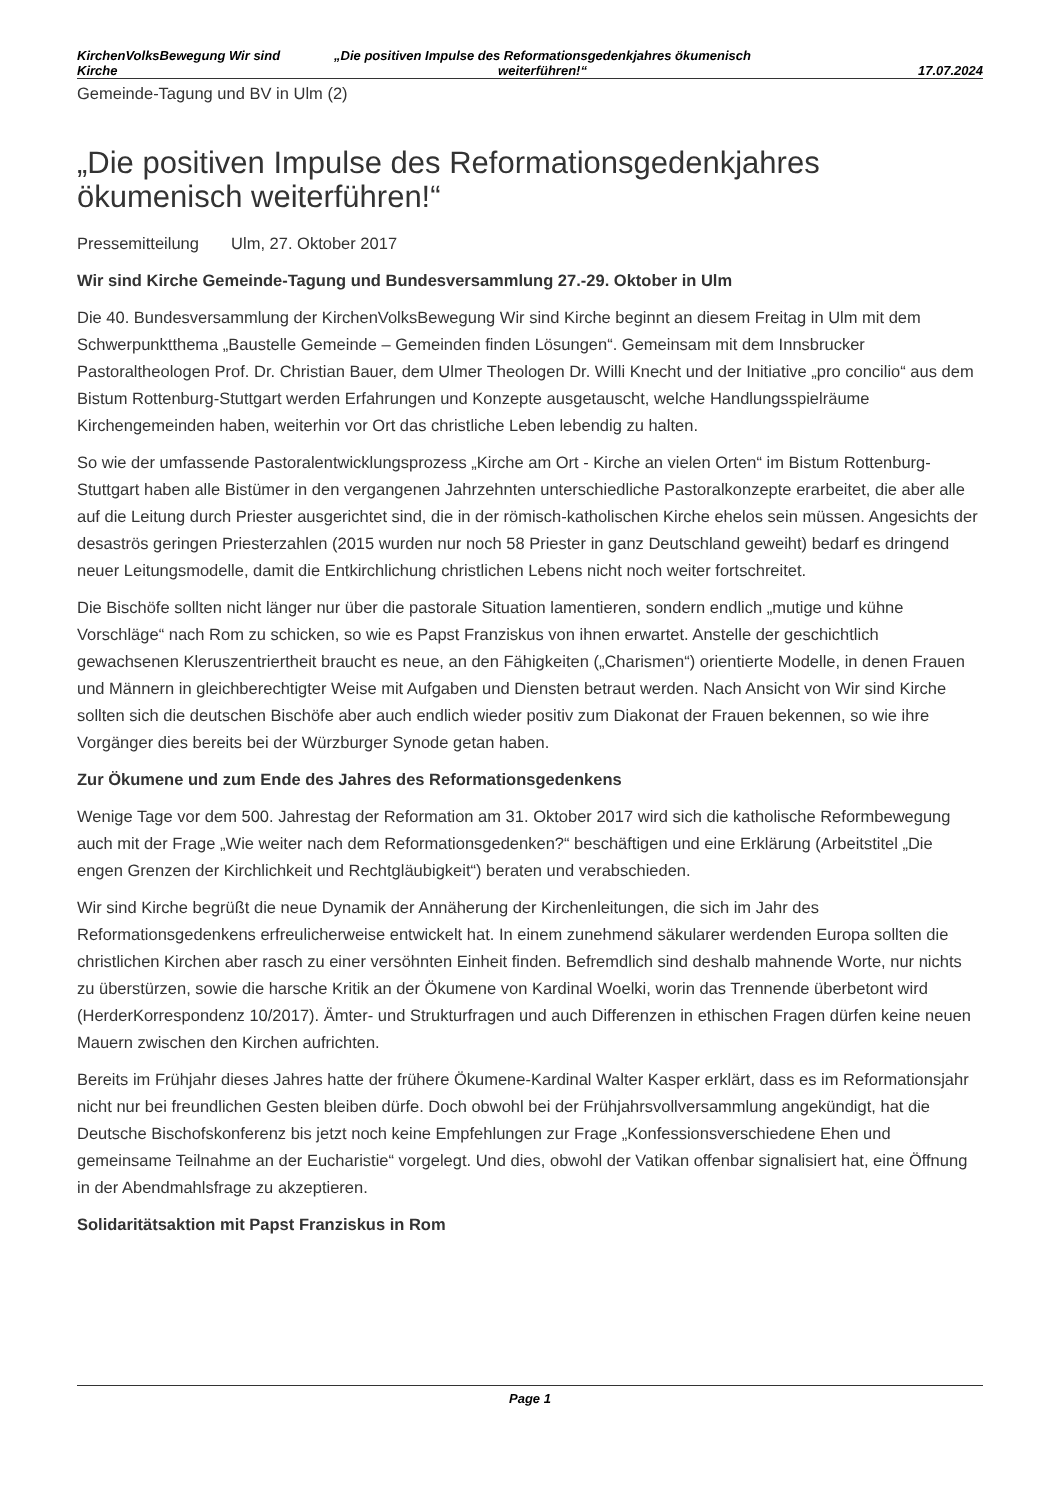KirchenVolksBewegung Wir sind Kirche
„Die positiven Impulse des Reformationsgedenkjahres ökumenisch weiterführen!“
17.07.2024
Gemeinde-Tagung und BV in Ulm (2)
„Die positiven Impulse des Reformationsgedenkjahres ökumenisch weiterführen!“
Pressemitteilung Ulm, 27. Oktober 2017
Wir sind Kirche Gemeinde-Tagung und Bundesversammlung 27.-29. Oktober in Ulm
Die 40. Bundesversammlung der KirchenVolksBewegung Wir sind Kirche beginnt an diesem Freitag in Ulm mit dem Schwerpunktthema „Baustelle Gemeinde – Gemeinden finden Lösungen“. Gemeinsam mit dem Innsbrucker Pastoraltheologen Prof. Dr. Christian Bauer, dem Ulmer Theologen Dr. Willi Knecht und der Initiative „pro concilio“ aus dem Bistum Rottenburg-Stuttgart werden Erfahrungen und Konzepte ausgetauscht, welche Handlungsspielräume Kirchengemeinden haben, weiterhin vor Ort das christliche Leben lebendig zu halten.
So wie der umfassende Pastoralentwicklungsprozess „Kirche am Ort - Kirche an vielen Orten“ im Bistum Rottenburg-Stuttgart haben alle Bistümer in den vergangenen Jahrzehnten unterschiedliche Pastoralkonzepte erarbeitet, die aber alle auf die Leitung durch Priester ausgerichtet sind, die in der römisch-katholischen Kirche ehelos sein müssen. Angesichts der desaströs geringen Priesterzahlen (2015 wurden nur noch 58 Priester in ganz Deutschland geweiht) bedarf es dringend neuer Leitungsmodelle, damit die Entkirchlichung christlichen Lebens nicht noch weiter fortschreitet.
Die Bischöfe sollten nicht länger nur über die pastorale Situation lamentieren, sondern endlich „mutige und kühne Vorschläge“ nach Rom zu schicken, so wie es Papst Franziskus von ihnen erwartet. Anstelle der geschichtlich gewachsenen Kleruszentriertheit braucht es neue, an den Fähigkeiten („Charismen“) orientierte Modelle, in denen Frauen und Männern in gleichberechtigter Weise mit Aufgaben und Diensten betraut werden. Nach Ansicht von Wir sind Kirche sollten sich die deutschen Bischöfe aber auch endlich wieder positiv zum Diakonat der Frauen bekennen, so wie ihre Vorgänger dies bereits bei der Würzburger Synode getan haben.
Zur Ökumene und zum Ende des Jahres des Reformationsgedenkens
Wenige Tage vor dem 500. Jahrestag der Reformation am 31. Oktober 2017 wird sich die katholische Reformbewegung auch mit der Frage „Wie weiter nach dem Reformationsgedenken?“ beschäftigen und eine Erklärung (Arbeitstitel „Die engen Grenzen der Kirchlichkeit und Rechtgläubigkeit“) beraten und verabschieden.
Wir sind Kirche begrüßt die neue Dynamik der Annäherung der Kirchenleitungen, die sich im Jahr des Reformationsgedenkens erfreulicherweise entwickelt hat. In einem zunehmend säkularer werdenden Europa sollten die christlichen Kirchen aber rasch zu einer versöhnten Einheit finden. Befremdlich sind deshalb mahnende Worte, nur nichts zu überstürzen, sowie die harsche Kritik an der Ökumene von Kardinal Woelki, worin das Trennende überbetont wird (HerderKorrespondenz 10/2017). Ämter- und Strukturfragen und auch Differenzen in ethischen Fragen dürfen keine neuen Mauern zwischen den Kirchen aufrichten.
Bereits im Frühjahr dieses Jahres hatte der frühere Ökumene-Kardinal Walter Kasper erklärt, dass es im Reformationsjahr nicht nur bei freundlichen Gesten bleiben dürfe. Doch obwohl bei der Frühjahrsvollversammlung angekündigt, hat die Deutsche Bischofskonferenz bis jetzt noch keine Empfehlungen zur Frage „Konfessionsverschiedene Ehen und gemeinsame Teilnahme an der Eucharistie“ vorgelegt. Und dies, obwohl der Vatikan offenbar signalisiert hat, eine Öffnung in der Abendmahlsfrage zu akzeptieren.
Solidaritätsaktion mit Papst Franziskus in Rom
Page 1